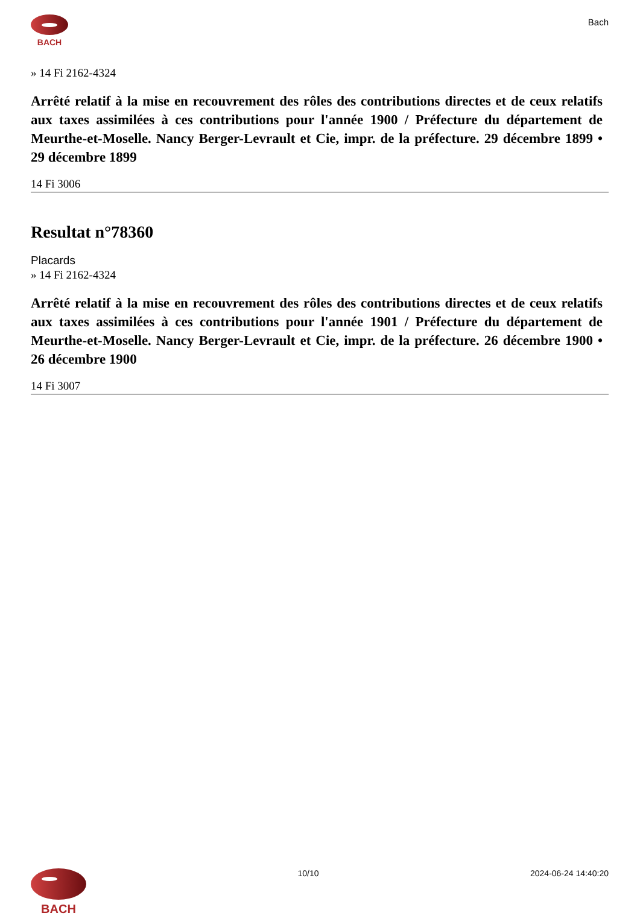BACH
Bach
» 14 Fi 2162-4324
Arrêté relatif à la mise en recouvrement des rôles des contributions directes et de ceux relatifs aux taxes assimilées à ces contributions pour l'année 1900 / Préfecture du département de Meurthe-et-Moselle. Nancy Berger-Levrault et Cie, impr. de la préfecture. 29 décembre 1899 • 29 décembre 1899
14 Fi 3006
Resultat n°78360
Placards
» 14 Fi 2162-4324
Arrêté relatif à la mise en recouvrement des rôles des contributions directes et de ceux relatifs aux taxes assimilées à ces contributions pour l'année 1901 / Préfecture du département de Meurthe-et-Moselle. Nancy Berger-Levrault et Cie, impr. de la préfecture. 26 décembre 1900 • 26 décembre 1900
14 Fi 3007
BACH
10/10 2024-06-24 14:40:20